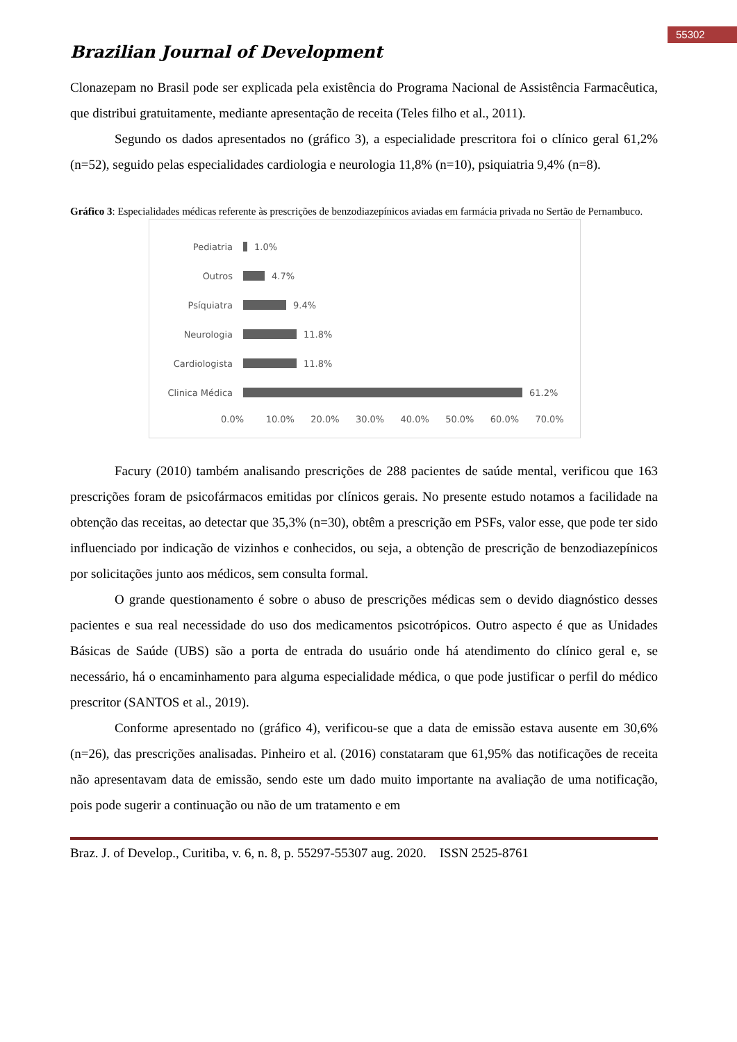55302
Brazilian Journal of Development
Clonazepam no Brasil pode ser explicada pela existência do Programa Nacional de Assistência Farmacêutica, que distribui gratuitamente, mediante apresentação de receita (Teles filho et al., 2011).
Segundo os dados apresentados no (gráfico 3), a especialidade prescritora foi o clínico geral 61,2% (n=52), seguido pelas especialidades cardiologia e neurologia 11,8% (n=10), psiquiatria 9,4% (n=8).
Gráfico 3: Especialidades médicas referente às prescrições de benzodiazepínicos aviadas em farmácia privada no Sertão de Pernambuco.
Pediatria 1.0%
Outros 4.7%
Psíquiatra 9.4%
Neurologia 11.8%
Cardiologista 11.8%
Clinica Médica 61.2%
0.0% 10.0% 20.0% 30.0% 40.0% 50.0% 60.0% 70.0%
Facury (2010) também analisando prescrições de 288 pacientes de saúde mental, verificou que 163 prescrições foram de psicofármacos emitidas por clínicos gerais. No presente estudo notamos a facilidade na obtenção das receitas, ao detectar que 35,3% (n=30), obtêm a prescrição em PSFs, valor esse, que pode ter sido influenciado por indicação de vizinhos e conhecidos, ou seja, a obtenção de prescrição de benzodiazepínicos por solicitações junto aos médicos, sem consulta formal.
O grande questionamento é sobre o abuso de prescrições médicas sem o devido diagnóstico desses pacientes e sua real necessidade do uso dos medicamentos psicotrópicos. Outro aspecto é que as Unidades Básicas de Saúde (UBS) são a porta de entrada do usuário onde há atendimento do clínico geral e, se necessário, há o encaminhamento para alguma especialidade médica, o que pode justificar o perfil do médico prescritor (SANTOS et al., 2019).
Conforme apresentado no (gráfico 4), verificou-se que a data de emissão estava ausente em 30,6% (n=26), das prescrições analisadas. Pinheiro et al. (2016) constataram que 61,95% das notificações de receita não apresentavam data de emissão, sendo este um dado muito importante na avaliação de uma notificação, pois pode sugerir a continuação ou não de um tratamento e em
Braz. J. of Develop., Curitiba, v. 6, n. 8, p. 55297-55307 aug. 2020. ISSN 2525-8761